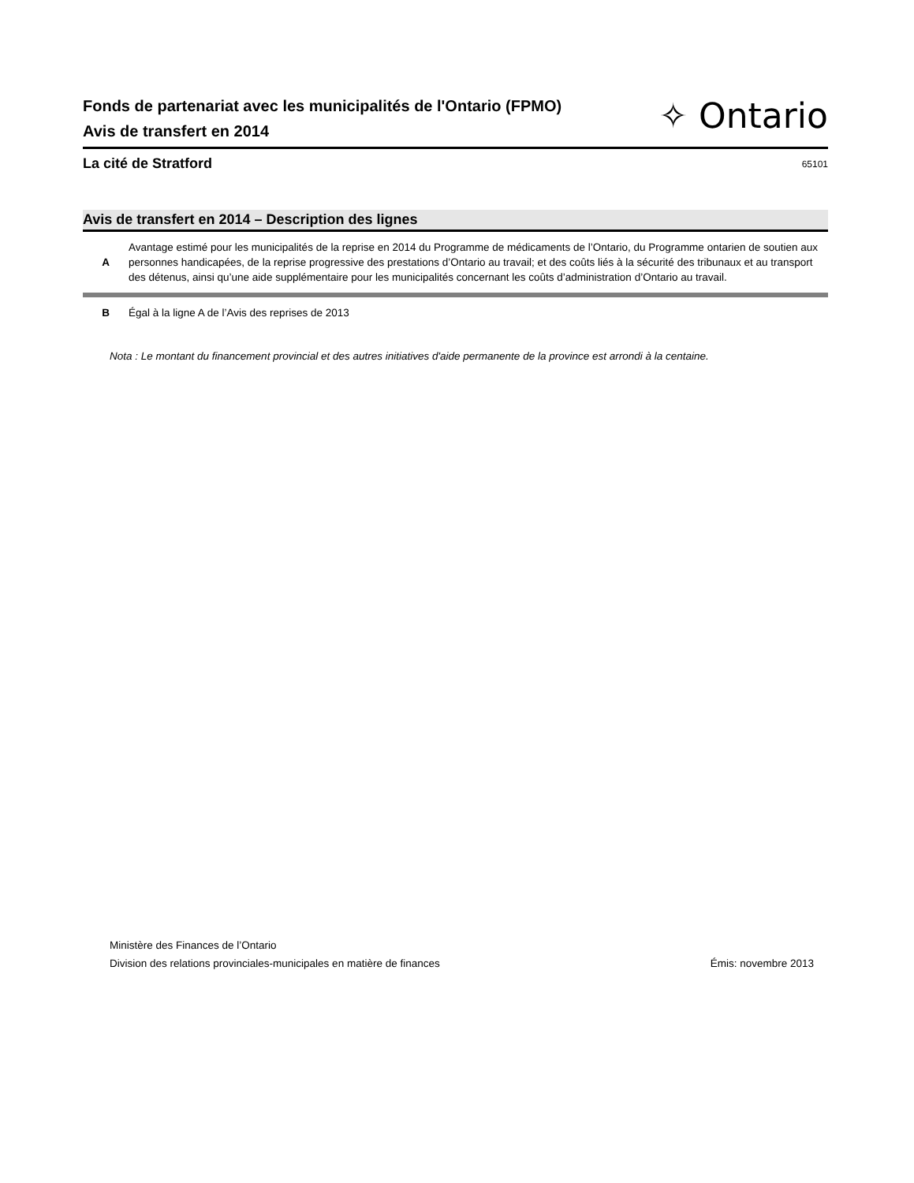Fonds de partenariat avec les municipalités de l'Ontario (FPMO)
Avis de transfert en 2014
✧ Ontario
La cité de Stratford 65101
Avis de transfert en 2014 – Description des lignes
A
Avantage estimé pour les municipalités de la reprise en 2014 du Programme de médicaments de l’Ontario, du Programme ontarien de soutien aux personnes handicapées, de la reprise progressive des prestations d’Ontario au travail; et des coûts liés à la sécurité des tribunaux et au transport des détenus, ainsi qu’une aide supplémentaire pour les municipalités concernant les coûts d’administration d’Ontario au travail.
B
Égal à la ligne A de l’Avis des reprises de 2013
Nota : Le montant du financement provincial et des autres initiatives d'aide permanente de la province est arrondi à la centaine.
Ministère des Finances de l’Ontario
Division des relations provinciales-municipales en matière de finances
Émis: novembre 2013